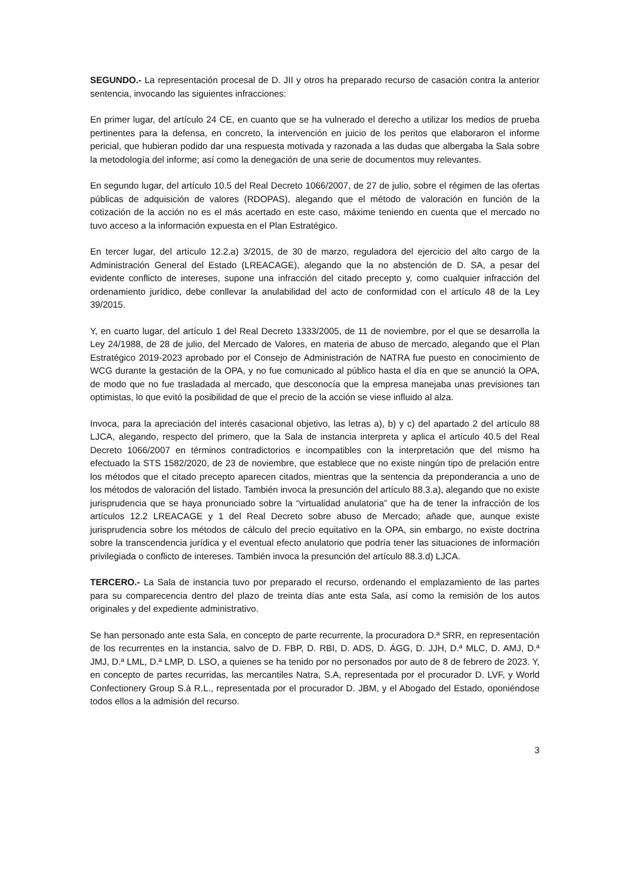SEGUNDO.- La representación procesal de D. JII y otros ha preparado recurso de casación contra la anterior sentencia, invocando las siguientes infracciones:
En primer lugar, del artículo 24 CE, en cuanto que se ha vulnerado el derecho a utilizar los medios de prueba pertinentes para la defensa, en concreto, la intervención en juicio de los peritos que elaboraron el informe pericial, que hubieran podido dar una respuesta motivada y razonada a las dudas que albergaba la Sala sobre la metodología del informe; así como la denegación de una serie de documentos muy relevantes.
En segundo lugar, del artículo 10.5 del Real Decreto 1066/2007, de 27 de julio, sobre el régimen de las ofertas públicas de adquisición de valores (RDOPAS), alegando que el método de valoración en función de la cotización de la acción no es el más acertado en este caso, máxime teniendo en cuenta que el mercado no tuvo acceso a la información expuesta en el Plan Estratégico.
En tercer lugar, del artículo 12.2.a) 3/2015, de 30 de marzo, reguladora del ejercicio del alto cargo de la Administración General del Estado (LREACAGE), alegando que la no abstención de D. SA, a pesar del evidente conflicto de intereses, supone una infracción del citado precepto y, como cualquier infracción del ordenamiento jurídico, debe conllevar la anulabilidad del acto de conformidad con el artículo 48 de la Ley 39/2015.
Y, en cuarto lugar, del artículo 1 del Real Decreto 1333/2005, de 11 de noviembre, por el que se desarrolla la Ley 24/1988, de 28 de julio, del Mercado de Valores, en materia de abuso de mercado, alegando que el Plan Estratégico 2019-2023 aprobado por el Consejo de Administración de NATRA fue puesto en conocimiento de WCG durante la gestación de la OPA, y no fue comunicado al público hasta el día en que se anunció la OPA, de modo que no fue trasladada al mercado, que desconocía que la empresa manejaba unas previsiones tan optimistas, lo que evitó la posibilidad de que el precio de la acción se viese influido al alza.
Invoca, para la apreciación del interés casacional objetivo, las letras a), b) y c) del apartado 2 del artículo 88 LJCA, alegando, respecto del primero, que la Sala de instancia interpreta y aplica el artículo 40.5 del Real Decreto 1066/2007 en términos contradictorios e incompatibles con la interpretación que del mismo ha efectuado la STS 1582/2020, de 23 de noviembre, que establece que no existe ningún tipo de prelación entre los métodos que el citado precepto aparecen citados, mientras que la sentencia da preponderancia a uno de los métodos de valoración del listado. También invoca la presunción del artículo 88.3.a), alegando que no existe jurisprudencia que se haya pronunciado sobre la “virtualidad anulatoria” que ha de tener la infracción de los artículos 12.2 LREACAGE y 1 del Real Decreto sobre abuso de Mercado; añade que, aunque existe jurisprudencia sobre los métodos de cálculo del precio equitativo en la OPA, sin embargo, no existe doctrina sobre la transcendencia jurídica y el eventual efecto anulatorio que podría tener las situaciones de información privilegiada o conflicto de intereses. También invoca la presunción del artículo 88.3.d) LJCA.
TERCERO.- La Sala de instancia tuvo por preparado el recurso, ordenando el emplazamiento de las partes para su comparecencia dentro del plazo de treinta días ante esta Sala, así como la remisión de los autos originales y del expediente administrativo.
Se han personado ante esta Sala, en concepto de parte recurrente, la procuradora D.ª SRR, en representación de los recurrentes en la instancia, salvo de D. FBP, D. RBI, D. ADS, D. ÁGG, D. JJH, D.ª MLC, D. AMJ, D.ª JMJ, D.ª LML, D.ª LMP, D. LSO, a quienes se ha tenido por no personados por auto de 8 de febrero de 2023. Y, en concepto de partes recurridas, las mercantiles Natra, S.A, representada por el procurador D. LVF, y World Confectionery Group S.à R.L., representada por el procurador D. JBM, y el Abogado del Estado, oponiéndose todos ellos a la admisión del recurso.
3